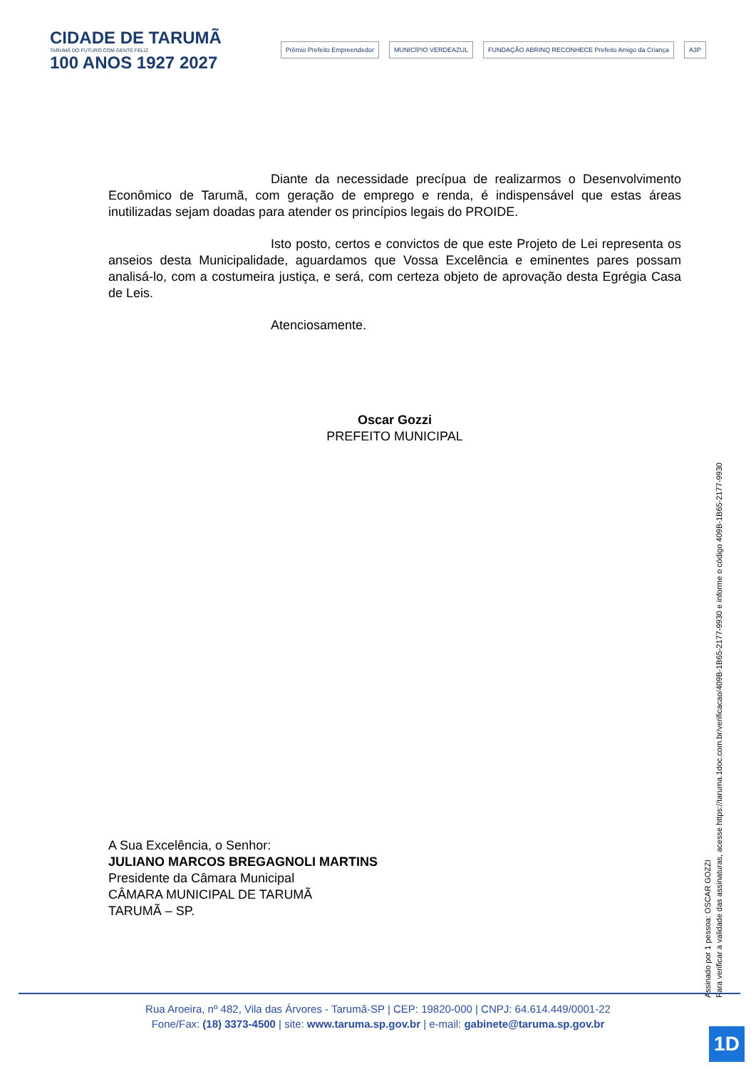CIDADE DE TARUMÃ
TARUMÃ DO FUTURO COM GENTE FELIZ
100 ANOS 1927 2027
Prêmio Prefeito Empreendedor MUNICÍPIO VERDEAZUL FUNDAÇÃO ABRINQ RECONHECE Prefeito Amigo da Criança
A3P
Diante da necessidade precípua de realizarmos o Desenvolvimento Econômico de Tarumã, com geração de emprego e renda, é indispensável que estas áreas inutilizadas sejam doadas para atender os princípios legais do PROIDE.
Isto posto, certos e convictos de que este Projeto de Lei representa os anseios desta Municipalidade, aguardamos que Vossa Excelência e eminentes pares possam analisá-lo, com a costumeira justiça, e será, com certeza objeto de aprovação desta Egrégia Casa de Leis.
Atenciosamente.
Oscar Gozzi
PREFEITO MUNICIPAL
A Sua Excelência, o Senhor:
JULIANO MARCOS BREGAGNOLI MARTINS
Presidente da Câmara Municipal
CÂMARA MUNICIPAL DE TARUMÃ
TARUMÃ – SP.
Assinado por 1 pessoa: OSCAR GOZZI
Para verificar a validade das assinaturas, acesse https://taruma.1doc.com.br/verificacao/409B-1B65-2177-9930 e informe o código 409B-1B65-2177-9930
Rua Aroeira, nº 482, Vila das Árvores - Tarumã-SP | CEP: 19820-000 | CNPJ: 64.614.449/0001-22
Fone/Fax: (18) 3373-4500 | site: www.taruma.sp.gov.br | e-mail: gabinete@taruma.sp.gov.br
1D